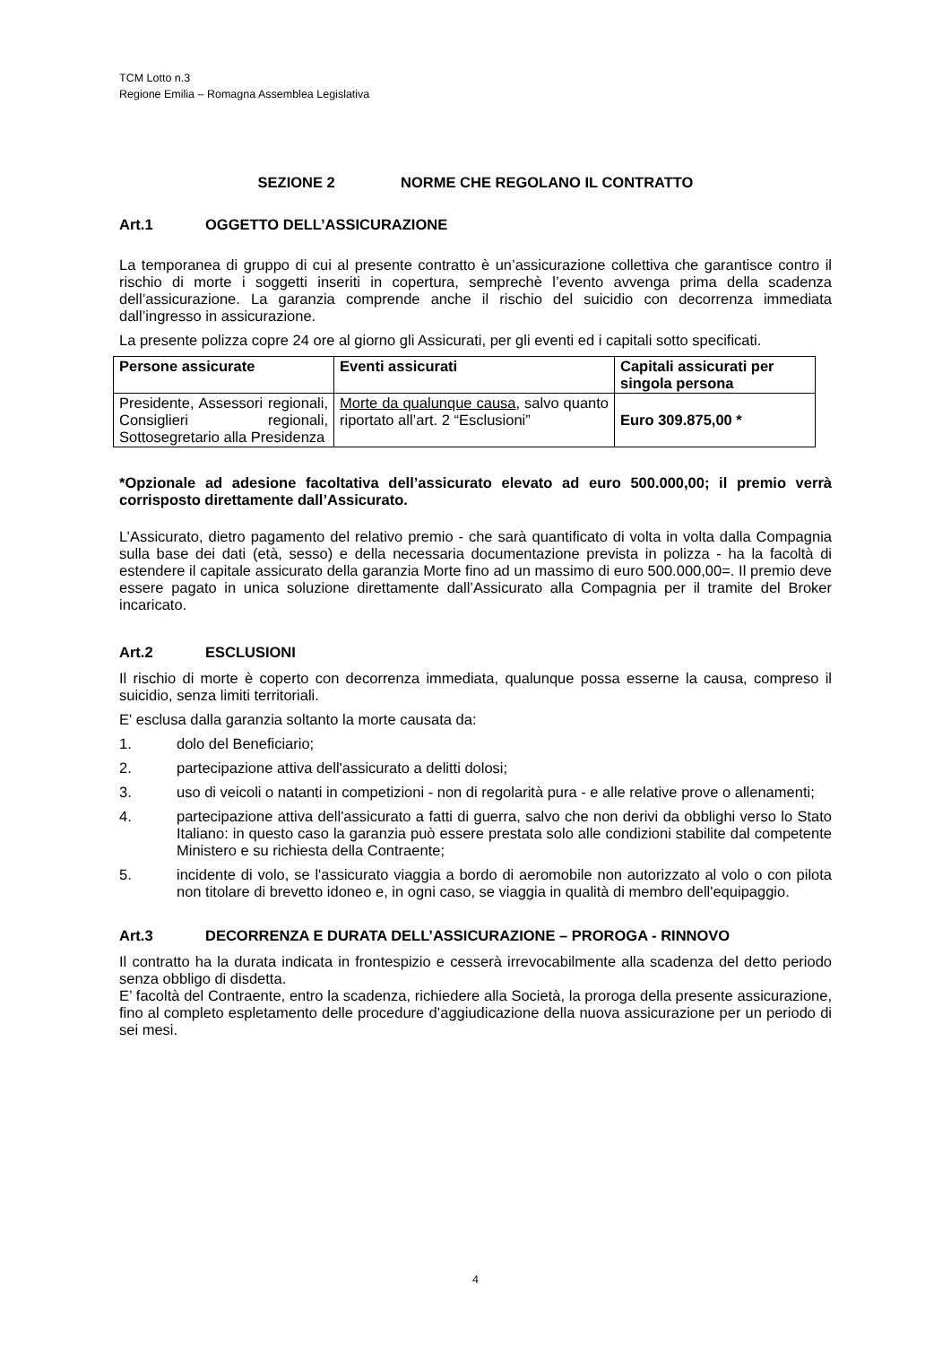TCM Lotto n.3
Regione Emilia – Romagna Assemblea Legislativa
SEZIONE 2 NORME CHE REGOLANO IL CONTRATTO
Art.1 OGGETTO DELL’ASSICURAZIONE
La temporanea di gruppo di cui al presente contratto è un’assicurazione collettiva che garantisce contro il rischio di morte i soggetti inseriti in copertura, semprechè l’evento avvenga prima della scadenza dell’assicurazione. La garanzia comprende anche il rischio del suicidio con decorrenza immediata dall’ingresso in assicurazione.
La presente polizza copre 24 ore al giorno gli Assicurati, per gli eventi ed i capitali sotto specificati.
| Persone assicurate | Eventi assicurati | Capitali assicurati per singola persona |
| --- | --- | --- |
| Presidente, Assessori regionali, Consiglieri regionali, Sottosegretario alla Presidenza | Morte da qualunque causa , salvo quanto riportato all’art. 2 “Esclusioni” | Euro 309.875,00 * |
*Opzionale ad adesione facoltativa dell’assicurato elevato ad euro 500.000,00; il premio verrà corrisposto direttamente dall’Assicurato.
L’Assicurato, dietro pagamento del relativo premio - che sarà quantificato di volta in volta dalla Compagnia sulla base dei dati (età, sesso) e della necessaria documentazione prevista in polizza - ha la facoltà di estendere il capitale assicurato della garanzia Morte fino ad un massimo di euro 500.000,00=. Il premio deve essere pagato in unica soluzione direttamente dall’Assicurato alla Compagnia per il tramite del Broker incaricato.
Art.2 ESCLUSIONI
Il rischio di morte è coperto con decorrenza immediata, qualunque possa esserne la causa, compreso il suicidio, senza limiti territoriali.
E' esclusa dalla garanzia soltanto la morte causata da:
1. dolo del Beneficiario;
2. partecipazione attiva dell'assicurato a delitti dolosi;
3. uso di veicoli o natanti in competizioni - non di regolarità pura - e alle relative prove o allenamenti;
4. partecipazione attiva dell'assicurato a fatti di guerra, salvo che non derivi da obblighi verso lo Stato Italiano: in questo caso la garanzia può essere prestata solo alle condizioni stabilite dal competente Ministero e su richiesta della Contraente;
5. incidente di volo, se l'assicurato viaggia a bordo di aeromobile non autorizzato al volo o con pilota non titolare di brevetto idoneo e, in ogni caso, se viaggia in qualità di membro dell'equipaggio.
Art.3 DECORRENZA E DURATA DELL’ASSICURAZIONE – PROROGA - RINNOVO
Il contratto ha la durata indicata in frontespizio e cesserà irrevocabilmente alla scadenza del detto periodo senza obbligo di disdetta.
E’ facoltà del Contraente, entro la scadenza, richiedere alla Società, la proroga della presente assicurazione, fino al completo espletamento delle procedure d’aggiudicazione della nuova assicurazione per un periodo di sei mesi.
4